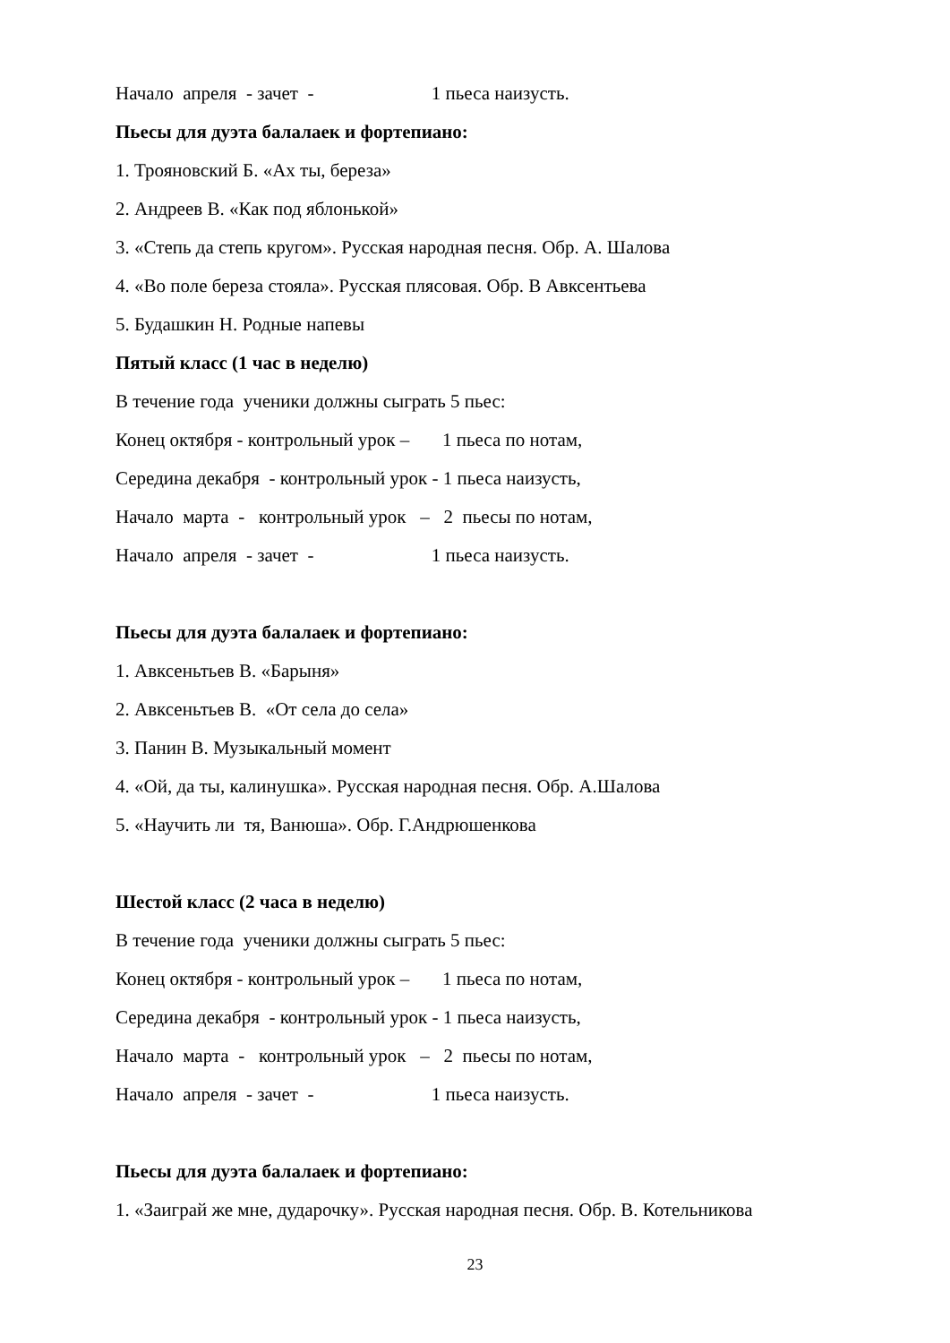Начало апреля - зачет - 1 пьеса наизусть.
Пьесы для дуэта балалаек и фортепиано:
1. Трояновский Б. «Ах ты, береза»
2. Андреев В. «Как под яблонькой»
3. «Степь да степь кругом». Русская народная песня. Обр. А. Шалова
4. «Во поле береза стояла». Русская плясовая. Обр. В Авксентьева
5. Будашкин Н. Родные напевы
Пятый класс (1 час в неделю)
В течение года ученики должны сыграть 5 пьес:
Конец октября - контрольный урок – 1 пьеса по нотам,
Середина декабря - контрольный урок - 1 пьеса наизусть,
Начало марта - контрольный урок – 2 пьесы по нотам,
Начало апреля - зачет - 1 пьеса наизусть.
Пьесы для дуэта балалаек и фортепиано:
1. Авксеньтьев В. «Барыня»
2. Авксеньтьев В. «От села до села»
3. Панин В. Музыкальный момент
4. «Ой, да ты, калинушка». Русская народная песня. Обр. А.Шалова
5. «Научить ли тя, Ванюша». Обр. Г.Андрюшенкова
Шестой класс (2 часа в неделю)
В течение года ученики должны сыграть 5 пьес:
Конец октября - контрольный урок – 1 пьеса по нотам,
Середина декабря - контрольный урок - 1 пьеса наизусть,
Начало марта - контрольный урок – 2 пьесы по нотам,
Начало апреля - зачет - 1 пьеса наизусть.
Пьесы для дуэта балалаек и фортепиано:
1. «Заиграй же мне, дударочку». Русская народная песня. Обр. В. Котельникова
23